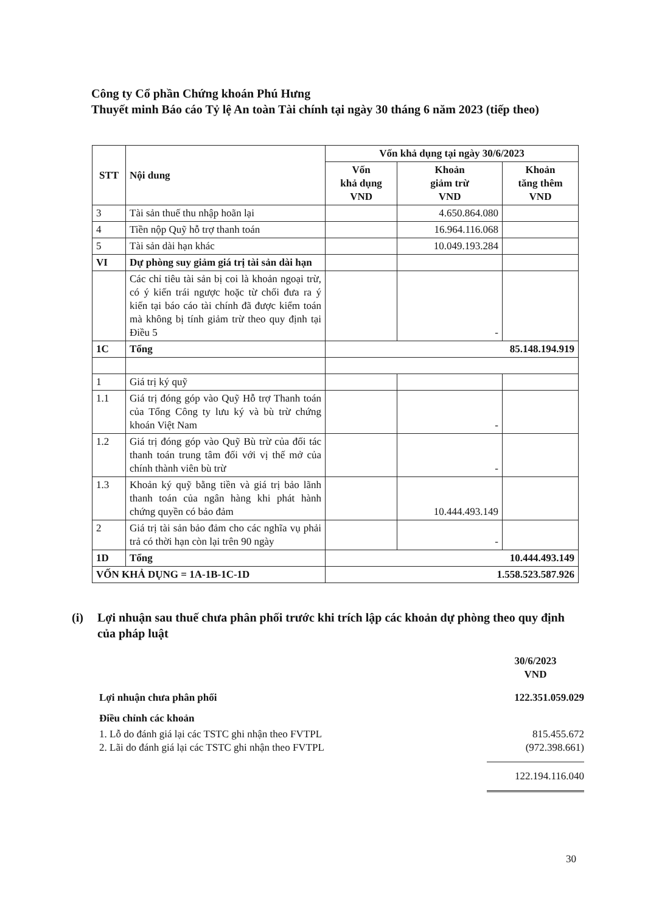Công ty Cổ phần Chứng khoán Phú Hưng
Thuyết minh Báo cáo Tỷ lệ An toàn Tài chính tại ngày 30 tháng 6 năm 2023 (tiếp theo)
| STT | Nội dung | Vốn khả dụng tại ngày 30/6/2023 | | |
| --- | --- | --- | --- | --- |
| | | Vốn khả dụng VND | Khoản giảm trừ VND | Khoản tăng thêm VND |
| 3 | Tài sản thuế thu nhập hoãn lại | | 4.650.864.080 | |
| 4 | Tiền nộp Quỹ hỗ trợ thanh toán | | 16.964.116.068 | |
| 5 | Tài sản dài hạn khác | | 10.049.193.284 | |
| VI | Dự phòng suy giảm giá trị tài sản dài hạn | | | |
| | Các chỉ tiêu tài sản bị coi là khoản ngoại trừ, có ý kiến trái ngược hoặc từ chối đưa ra ý kiến tại báo cáo tài chính đã được kiểm toán mà không bị tính giảm trừ theo quy định tại Điều 5 | | - | |
| 1C | Tổng | 85.148.194.919 | | |
| 1 | Giá trị ký quỹ | | | |
| 1.1 | Giá trị đóng góp vào Quỹ Hỗ trợ Thanh toán của Tổng Công ty lưu ký và bù trừ chứng khoán Việt Nam | | - | |
| 1.2 | Giá trị đóng góp vào Quỹ Bù trừ của đối tác thanh toán trung tâm đối với vị thế mở của chính thành viên bù trừ | | - | |
| 1.3 | Khoản ký quỹ bằng tiền và giá trị bảo lãnh thanh toán của ngân hàng khi phát hành chứng quyền có bảo đảm | | 10.444.493.149 | |
| 2 | Giá trị tài sản bảo đảm cho các nghĩa vụ phải trả có thời hạn còn lại trên 90 ngày | | - | |
| 1D | Tổng | 10.444.493.149 | | |
| VỐN KHẢ DỤNG = 1A-1B-1C-1D | | 1.558.523.587.926 | | |
(i) Lợi nhuận sau thuế chưa phân phối trước khi trích lập các khoản dự phòng theo quy định của pháp luật
30/6/2023
VND
Lợi nhuận chưa phân phối 122.351.059.029
Điều chỉnh các khoản
1. Lỗ do đánh giá lại các TSTC ghi nhận theo FVTPL 815.455.672
2. Lãi do đánh giá lại các TSTC ghi nhận theo FVTPL (972.398.661)
122.194.116.040
30